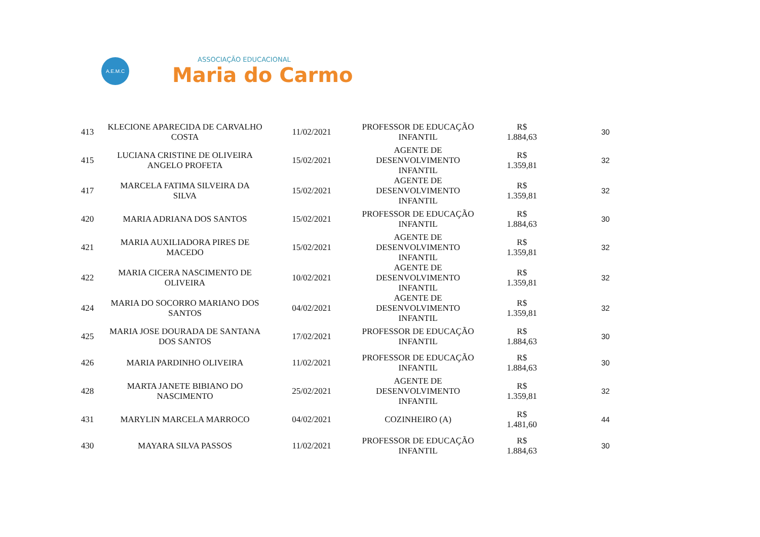A.E.M.C
ASSOCIAÇÃO EDUCACIONAL
Maria do Carmo
| 413 | KLECIONE APARECIDA DE CARVALHO COSTA | 11/02/2021 | PROFESSOR DE EDUCAÇÃO INFANTIL | R$ 1.884,63 | 30 |
| 415 | LUCIANA CRISTINE DE OLIVEIRA ANGELO PROFETA | 15/02/2021 | AGENTE DE DESENVOLVIMENTO INFANTIL | R$ 1.359,81 | 32 |
| 417 | MARCELA FATIMA SILVEIRA DA SILVA | 15/02/2021 | AGENTE DE DESENVOLVIMENTO INFANTIL | R$ 1.359,81 | 32 |
| 420 | MARIA ADRIANA DOS SANTOS | 15/02/2021 | PROFESSOR DE EDUCAÇÃO INFANTIL | R$ 1.884,63 | 30 |
| 421 | MARIA AUXILIADORA PIRES DE MACEDO | 15/02/2021 | AGENTE DE DESENVOLVIMENTO INFANTIL | R$ 1.359,81 | 32 |
| 422 | MARIA CICERA NASCIMENTO DE OLIVEIRA | 10/02/2021 | AGENTE DE DESENVOLVIMENTO INFANTIL | R$ 1.359,81 | 32 |
| 424 | MARIA DO SOCORRO MARIANO DOS SANTOS | 04/02/2021 | AGENTE DE DESENVOLVIMENTO INFANTIL | R$ 1.359,81 | 32 |
| 425 | MARIA JOSE DOURADA DE SANTANA DOS SANTOS | 17/02/2021 | PROFESSOR DE EDUCAÇÃO INFANTIL | R$ 1.884,63 | 30 |
| 426 | MARIA PARDINHO OLIVEIRA | 11/02/2021 | PROFESSOR DE EDUCAÇÃO INFANTIL | R$ 1.884,63 | 30 |
| 428 | MARTA JANETE BIBIANO DO NASCIMENTO | 25/02/2021 | AGENTE DE DESENVOLVIMENTO INFANTIL | R$ 1.359,81 | 32 |
| 431 | MARYLIN MARCELA MARROCO | 04/02/2021 | COZINHEIRO (A) | R$ 1.481,60 | 44 |
| 430 | MAYARA SILVA PASSOS | 11/02/2021 | PROFESSOR DE EDUCAÇÃO INFANTIL | R$ 1.884,63 | 30 |